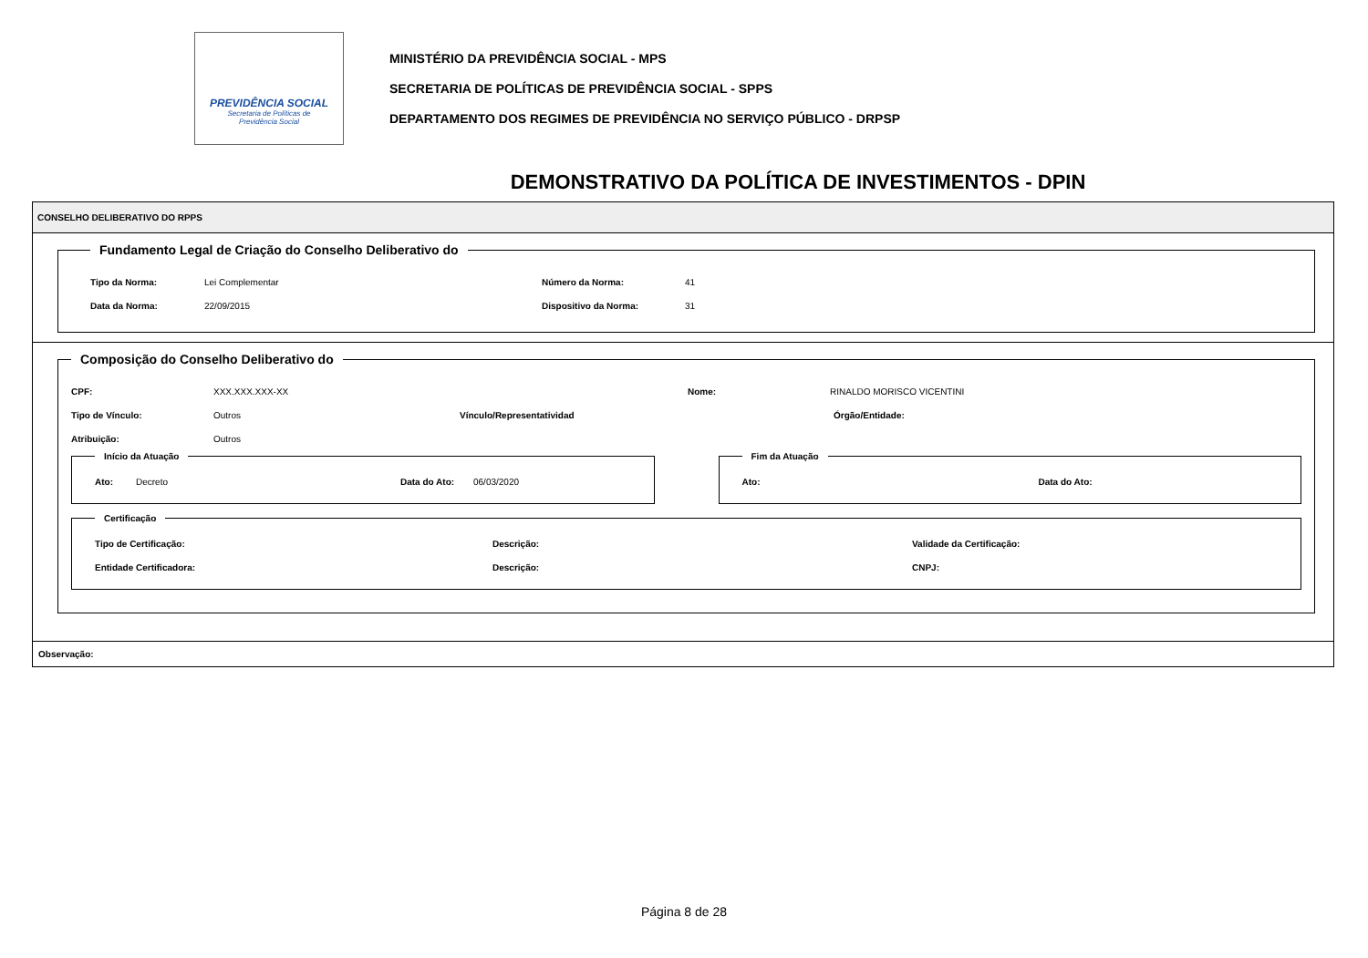PREVIDÊNCIA SOCIAL
Secretaria de Políticas de
Previdência Social
MINISTÉRIO DA PREVIDÊNCIA SOCIAL - MPS
SECRETARIA DE POLÍTICAS DE PREVIDÊNCIA SOCIAL - SPPS
DEPARTAMENTO DOS REGIMES DE PREVIDÊNCIA NO SERVIÇO PÚBLICO - DRPSP
DEMONSTRATIVO DA POLÍTICA DE INVESTIMENTOS - DPIN
CONSELHO DELIBERATIVO DO RPPS
Fundamento Legal de Criação do Conselho Deliberativo do
Tipo da Norma: Lei Complementar Número da Norma: 41
Data da Norma: 22/09/2015 Dispositivo da Norma: 31
Composição do Conselho Deliberativo do
CPF: XXX.XXX.XXX-XX Nome: RINALDO MORISCO VICENTINI
Tipo de Vínculo: Outros Vínculo/Representatividad Órgão/Entidade:
Atribuição: Outros
Início da Atuação
Ato: Decreto Data do Ato: 06/03/2020
Fim da Atuação
Ato: Data do Ato:
Certificação
Tipo de Certificação: Descrição: Validade da Certificação:
Entidade Certificadora: Descrição: CNPJ:
Observação:
Página 8 de 28